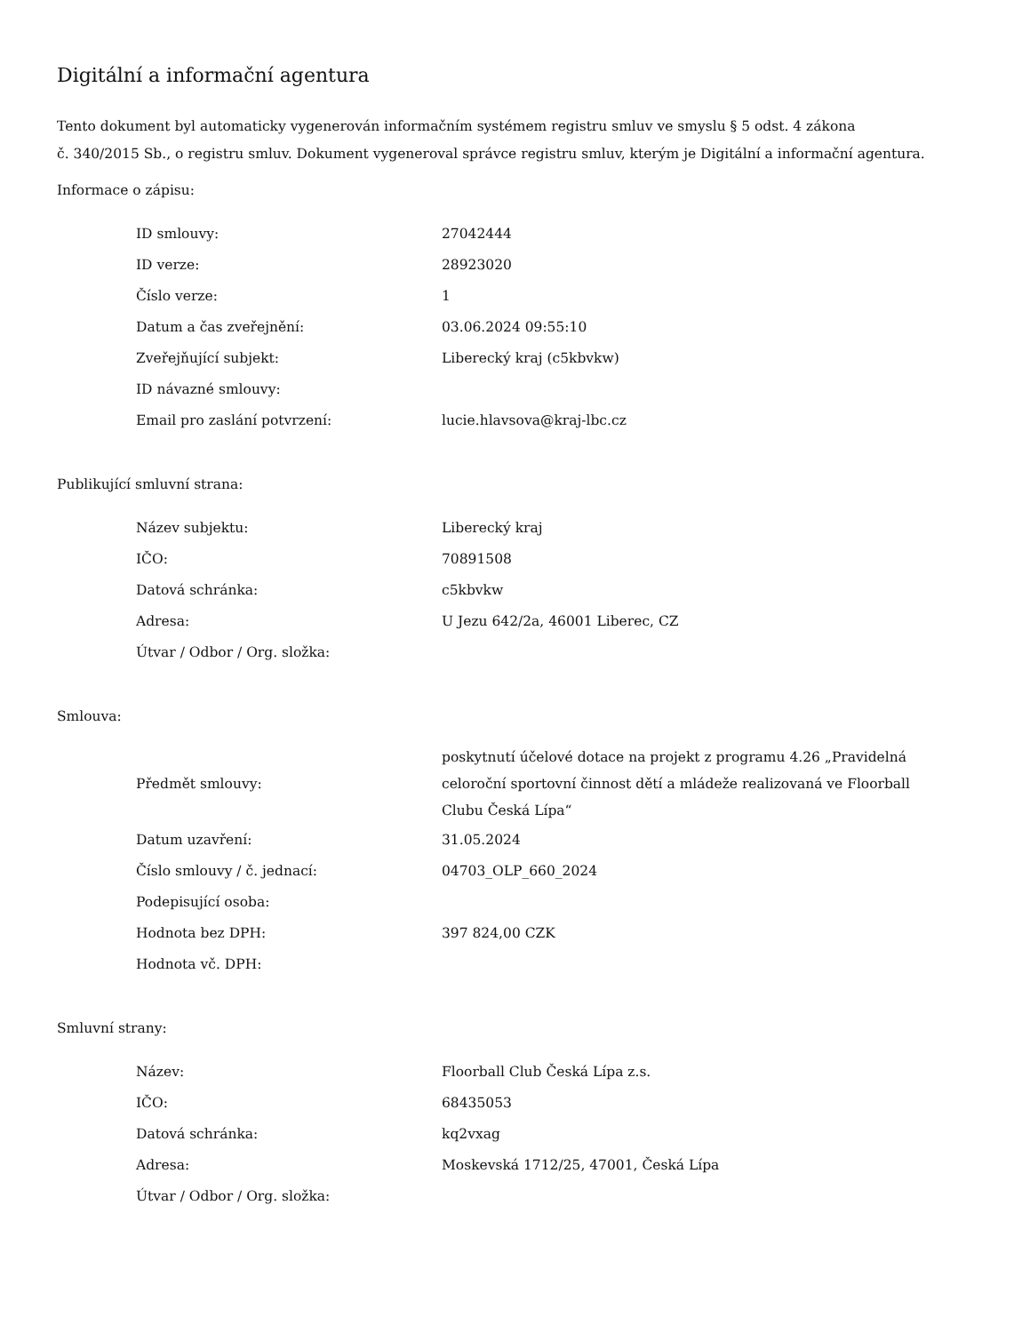Digitální a informační agentura
Tento dokument byl automaticky vygenerován informačním systémem registru smluv ve smyslu § 5 odst. 4 zákona
č. 340/2015 Sb., o registru smluv. Dokument vygeneroval správce registru smluv, kterým je Digitální a informační agentura.
Informace o zápisu:
| ID smlouvy: | 27042444 |
| ID verze: | 28923020 |
| Číslo verze: | 1 |
| Datum a čas zveřejnění: | 03.06.2024 09:55:10 |
| Zveřejňující subjekt: | Liberecký kraj (c5kbvkw) |
| ID návazné smlouvy: | |
| Email pro zaslání potvrzení: | lucie.hlavsova@kraj-lbc.cz |
Publikující smluvní strana:
| Název subjektu: | Liberecký kraj |
| IČO: | 70891508 |
| Datová schránka: | c5kbvkw |
| Adresa: | U Jezu 642/2a, 46001 Liberec, CZ |
| Útvar / Odbor / Org. složka: | |
Smlouva:
| Předmět smlouvy: | poskytnutí účelové dotace na projekt z programu 4.26 „Pravidelná celoroční sportovní činnost dětí a mládeže realizovaná ve Floorball Clubu Česká Lípa“ |
| Datum uzavření: | 31.05.2024 |
| Číslo smlouvy / č. jednací: | 04703_OLP_660_2024 |
| Podepisující osoba: | |
| Hodnota bez DPH: | 397 824,00 CZK |
| Hodnota vč. DPH: | |
Smluvní strany:
| Název: | Floorball Club Česká Lípa z.s. |
| IČO: | 68435053 |
| Datová schránka: | kq2vxag |
| Adresa: | Moskevská 1712/25, 47001, Česká Lípa |
| Útvar / Odbor / Org. složka: | |